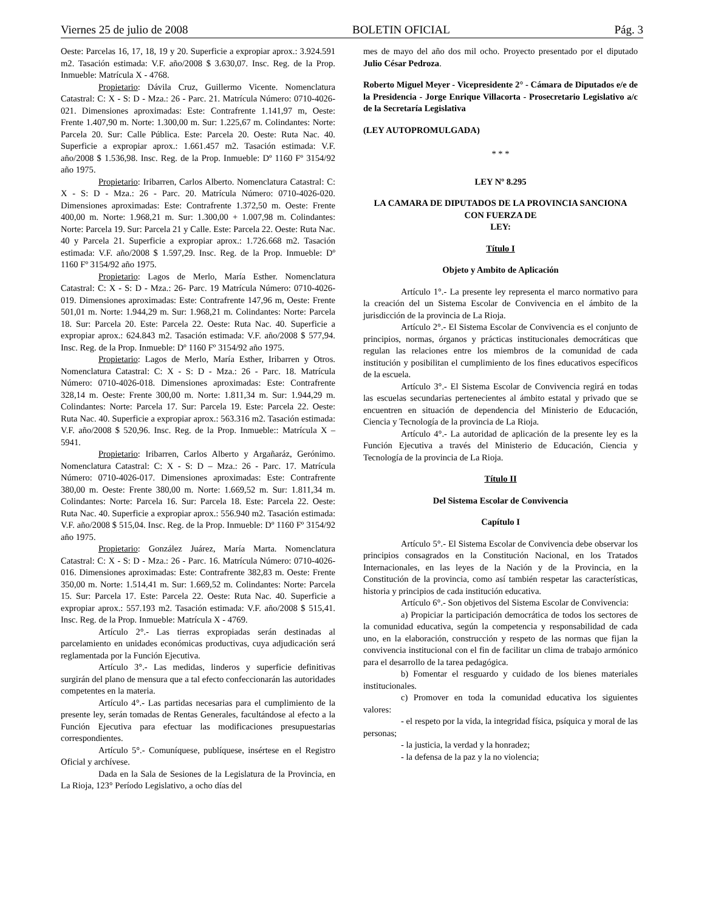Viernes 25 de julio de 2008 BOLETIN OFICIAL Pág. 3
Oeste: Parcelas 16, 17, 18, 19 y 20. Superficie a expropiar aprox.: 3.924.591 m2. Tasación estimada: V.F. año/2008 $ 3.630,07. Insc. Reg. de la Prop. Inmueble: Matrícula X - 4768.
Propietario: Dávila Cruz, Guillermo Vicente. Nomenclatura Catastral: C: X - S: D - Mza.: 26 - Parc. 21. Matrícula Número: 0710-4026-021. Dimensiones aproximadas: Este: Contrafrente 1.141,97 m, Oeste: Frente 1.407,90 m. Norte: 1.300,00 m. Sur: 1.225,67 m. Colindantes: Norte: Parcela 20. Sur: Calle Pública. Este: Parcela 20. Oeste: Ruta Nac. 40. Superficie a expropiar aprox.: 1.661.457 m2. Tasación estimada: V.F. año/2008 $ 1.536,98. Insc. Reg. de la Prop. Inmueble: Dº 1160 Fº 3154/92 año 1975.
Propietario: Iribarren, Carlos Alberto. Nomenclatura Catastral: C: X - S: D - Mza.: 26 - Parc. 20. Matrícula Número: 0710-4026-020. Dimensiones aproximadas: Este: Contrafrente 1.372,50 m. Oeste: Frente 400,00 m. Norte: 1.968,21 m. Sur: 1.300,00 + 1.007,98 m. Colindantes: Norte: Parcela 19. Sur: Parcela 21 y Calle. Este: Parcela 22. Oeste: Ruta Nac. 40 y Parcela 21. Superficie a expropiar aprox.: 1.726.668 m2. Tasación estimada: V.F. año/2008 $ 1.597,29. Insc. Reg. de la Prop. Inmueble: Dº 1160 Fº 3154/92 año 1975.
Propietario: Lagos de Merlo, María Esther. Nomenclatura Catastral: C: X - S: D - Mza.: 26- Parc. 19 Matrícula Número: 0710-4026-019. Dimensiones aproximadas: Este: Contrafrente 147,96 m, Oeste: Frente 501,01 m. Norte: 1.944,29 m. Sur: 1.968,21 m. Colindantes: Norte: Parcela 18. Sur: Parcela 20. Este: Parcela 22. Oeste: Ruta Nac. 40. Superficie a expropiar aprox.: 624.843 m2. Tasación estimada: V.F. año/2008 $ 577,94. Insc. Reg. de la Prop. Inmueble: Dº 1160 Fº 3154/92 año 1975.
Propietario: Lagos de Merlo, María Esther, Iribarren y Otros. Nomenclatura Catastral: C: X - S: D - Mza.: 26 - Parc. 18. Matrícula Número: 0710-4026-018. Dimensiones aproximadas: Este: Contrafrente 328,14 m. Oeste: Frente 300,00 m. Norte: 1.811,34 m. Sur: 1.944,29 m. Colindantes: Norte: Parcela 17. Sur: Parcela 19. Este: Parcela 22. Oeste: Ruta Nac. 40. Superficie a expropiar aprox.: 563.316 m2. Tasación estimada: V.F. año/2008 $ 520,96. Insc. Reg. de la Prop. Inmueble:: Matrícula X – 5941.
Propietario: Iribarren, Carlos Alberto y Argañaráz, Gerónimo. Nomenclatura Catastral: C: X - S: D – Mza.: 26 - Parc. 17. Matrícula Número: 0710-4026-017. Dimensiones aproximadas: Este: Contrafrente 380,00 m. Oeste: Frente 380,00 m. Norte: 1.669,52 m. Sur: 1.811,34 m. Colindantes: Norte: Parcela 16. Sur: Parcela 18. Este: Parcela 22. Oeste: Ruta Nac. 40. Superficie a expropiar aprox.: 556.940 m2. Tasación estimada: V.F. año/2008 $ 515,04. Insc. Reg. de la Prop. Inmueble: Dº 1160 Fº 3154/92 año 1975.
Propietario: González Juárez, María Marta. Nomenclatura Catastral: C: X - S: D - Mza.: 26 - Parc. 16. Matrícula Número: 0710-4026-016. Dimensiones aproximadas: Este: Contrafrente 382,83 m. Oeste: Frente 350,00 m. Norte: 1.514,41 m. Sur: 1.669,52 m. Colindantes: Norte: Parcela 15. Sur: Parcela 17. Este: Parcela 22. Oeste: Ruta Nac. 40. Superficie a expropiar aprox.: 557.193 m2. Tasación estimada: V.F. año/2008 $ 515,41. Insc. Reg. de la Prop. Inmueble: Matrícula X - 4769.
Artículo 2°.- Las tierras expropiadas serán destinadas al parcelamiento en unidades económicas productivas, cuya adjudicación será reglamentada por la Función Ejecutiva.
Artículo 3°.- Las medidas, linderos y superficie definitivas surgirán del plano de mensura que a tal efecto confeccionarán las autoridades competentes en la materia.
Artículo 4°.- Las partidas necesarias para el cumplimiento de la presente ley, serán tomadas de Rentas Generales, facultándose al efecto a la Función Ejecutiva para efectuar las modificaciones presupuestarias correspondientes.
Artículo 5°.- Comuníquese, publíquese, insértese en el Registro Oficial y archívese.
Dada en la Sala de Sesiones de la Legislatura de la Provincia, en La Rioja, 123° Período Legislativo, a ocho días del
mes de mayo del año dos mil ocho. Proyecto presentado por el diputado Julio César Pedroza.
Roberto Miguel Meyer - Vicepresidente 2° - Cámara de Diputados e/e de la Presidencia - Jorge Enrique Villacorta - Prosecretario Legislativo a/c de la Secretaría Legislativa
(LEY AUTOPROMULGADA)
* * *
LEY Nº 8.295
LA CAMARA DE DIPUTADOS DE LA PROVINCIA SANCIONA CON FUERZA DE
LEY:
Título I
Objeto y Ambito de Aplicación
Artículo 1°.- La presente ley representa el marco normativo para la creación del un Sistema Escolar de Convivencia en el ámbito de la jurisdicción de la provincia de La Rioja.
Artículo 2°.- El Sistema Escolar de Convivencia es el conjunto de principios, normas, órganos y prácticas institucionales democráticas que regulan las relaciones entre los miembros de la comunidad de cada institución y posibilitan el cumplimiento de los fines educativos específicos de la escuela.
Artículo 3°.- El Sistema Escolar de Convivencia regirá en todas las escuelas secundarias pertenecientes al ámbito estatal y privado que se encuentren en situación de dependencia del Ministerio de Educación, Ciencia y Tecnología de la provincia de La Rioja.
Artículo 4°.- La autoridad de aplicación de la presente ley es la Función Ejecutiva a través del Ministerio de Educación, Ciencia y Tecnología de la provincia de La Rioja.
Título II
Del Sistema Escolar de Convivencia
Capítulo I
Artículo 5°.- El Sistema Escolar de Convivencia debe observar los principios consagrados en la Constitución Nacional, en los Tratados Internacionales, en las leyes de la Nación y de la Provincia, en la Constitución de la provincia, como así también respetar las características, historia y principios de cada institución educativa.
Artículo 6°.- Son objetivos del Sistema Escolar de Convivencia:
a) Propiciar la participación democrática de todos los sectores de la comunidad educativa, según la competencia y responsabilidad de cada uno, en la elaboración, construcción y respeto de las normas que fijan la convivencia institucional con el fin de facilitar un clima de trabajo armónico para el desarrollo de la tarea pedagógica.
b) Fomentar el resguardo y cuidado de los bienes materiales institucionales.
c) Promover en toda la comunidad educativa los siguientes valores:
- el respeto por la vida, la integridad física, psíquica y moral de las personas;
- la justicia, la verdad y la honradez;
- la defensa de la paz y la no violencia;